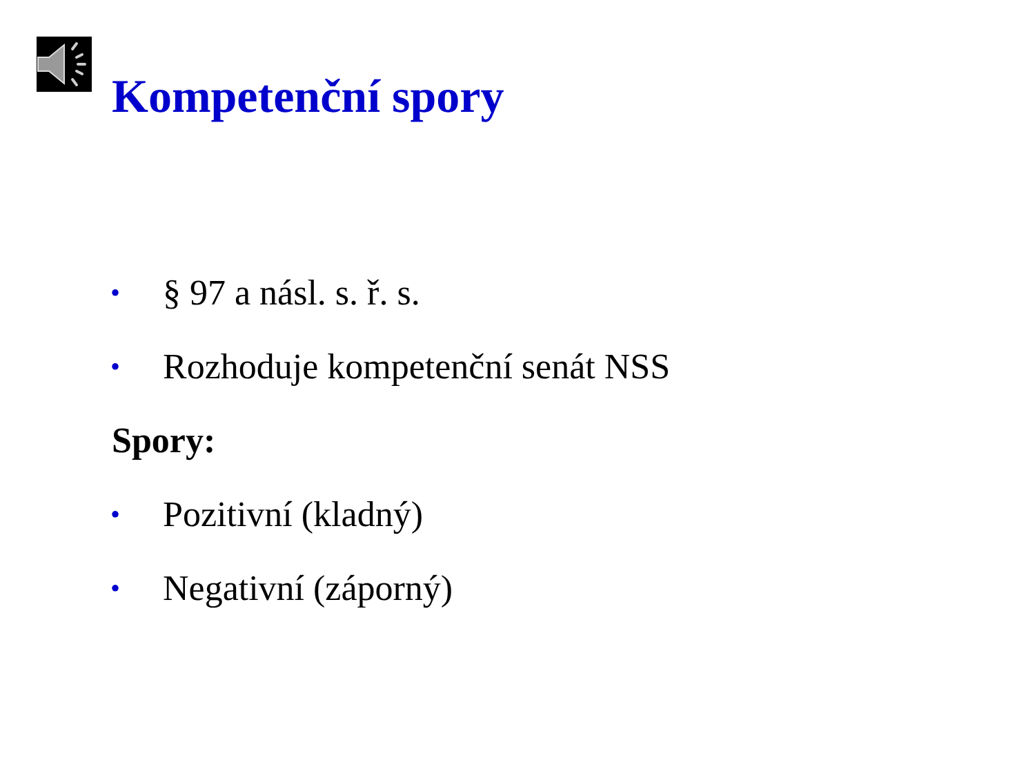Kompetenční spory
• § 97 a násl. s. ř. s.
• Rozhoduje kompetenční senát NSS
Spory:
• Pozitivní (kladný)
• Negativní (záporný)